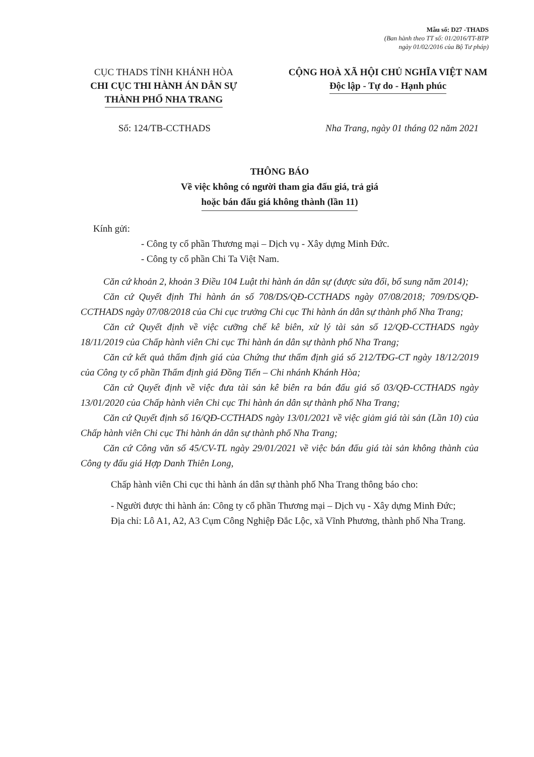Mẫu số: D27 -THADS
(Ban hành theo TT số: 01/2016/TT-BTP
ngày 01/02/2016 của Bộ Tư pháp)
CỤC THADS TỈNH KHÁNH HÒA
CHI CỤC THI HÀNH ÁN DÂN SỰ
THÀNH PHỐ NHA TRANG
CỘNG HOÀ XÃ HỘI CHỦ NGHĨA VIỆT NAM
Độc lập - Tự do - Hạnh phúc
Số: 124/TB-CCTHADS Nha Trang, ngày 01 tháng 02 năm 2021
THÔNG BÁO
Về việc không có người tham gia đấu giá, trả giá
hoặc bán đấu giá không thành (lần 11)
Kính gửi:
- Công ty cổ phần Thương mại – Dịch vụ - Xây dựng Minh Đức.
- Công ty cổ phần Chi Ta Việt Nam.
Căn cứ khoản 2, khoản 3 Điều 104 Luật thi hành án dân sự (được sửa đổi, bổ sung năm 2014);
Căn cứ Quyết định Thi hành án số 708/DS/QĐ-CCTHADS ngày 07/08/2018; 709/DS/QĐ-CCTHADS ngày 07/08/2018 của Chi cục trưởng Chi cục Thi hành án dân sự thành phố Nha Trang;
Căn cứ Quyết định về việc cưỡng chế kê biên, xử lý tài sản số 12/QĐ-CCTHADS ngày 18/11/2019 của Chấp hành viên Chi cục Thi hành án dân sự thành phố Nha Trang;
Căn cứ kết quả thẩm định giá của Chứng thư thẩm định giá số 212/TĐG-CT ngày 18/12/2019 của Công ty cổ phần Thẩm định giá Đồng Tiến – Chi nhánh Khánh Hòa;
Căn cứ Quyết định về việc đưa tài sản kê biên ra bán đấu giá số 03/QĐ-CCTHADS ngày 13/01/2020 của Chấp hành viên Chi cục Thi hành án dân sự thành phố Nha Trang;
Căn cứ Quyết định số 16/QĐ-CCTHADS ngày 13/01/2021 về việc giảm giá tài sản (Lần 10) của Chấp hành viên Chi cục Thi hành án dân sự thành phố Nha Trang;
Căn cứ Công văn số 45/CV-TL ngày 29/01/2021 về việc bán đấu giá tài sản không thành của Công ty đấu giá Hợp Danh Thiên Long,
Chấp hành viên Chi cục thi hành án dân sự thành phố Nha Trang thông báo cho:
- Người được thi hành án: Công ty cổ phần Thương mại – Dịch vụ - Xây dựng Minh Đức;
Địa chỉ: Lô A1, A2, A3 Cụm Công Nghiệp Đắc Lộc, xã Vĩnh Phương, thành phố Nha Trang.